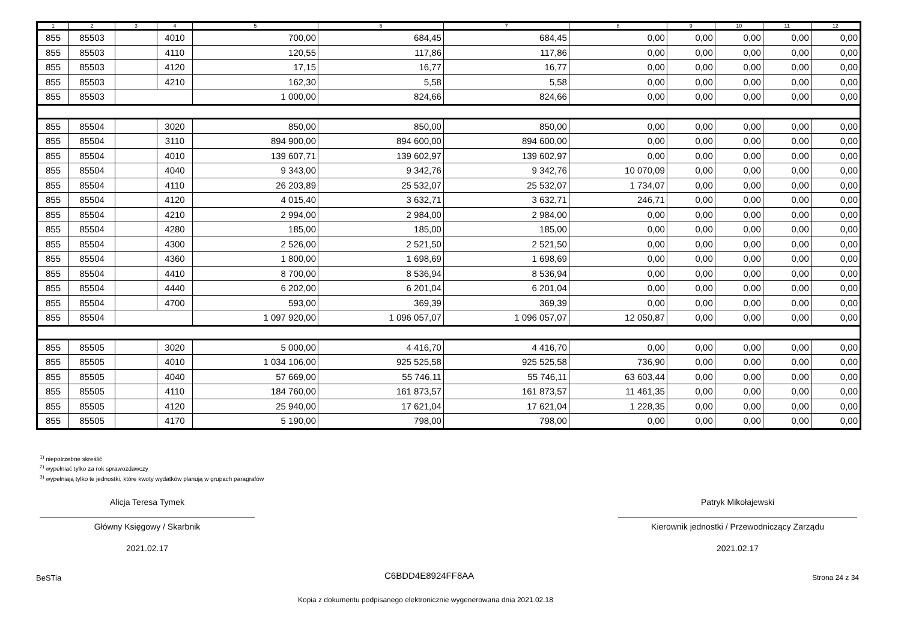| 1 | 2 | 3 | 4 | 5 | 6 | 7 | 8 | 9 | 10 | 11 | 12 |
| --- | --- | --- | --- | --- | --- | --- | --- | --- | --- | --- | --- |
| 855 | 85503 | | 4010 | 700,00 | 684,45 | 684,45 | 0,00 | 0,00 | 0,00 | 0,00 | 0,00 |
| 855 | 85503 | | 4110 | 120,55 | 117,86 | 117,86 | 0,00 | 0,00 | 0,00 | 0,00 | 0,00 |
| 855 | 85503 | | 4120 | 17,15 | 16,77 | 16,77 | 0,00 | 0,00 | 0,00 | 0,00 | 0,00 |
| 855 | 85503 | | 4210 | 162,30 | 5,58 | 5,58 | 0,00 | 0,00 | 0,00 | 0,00 | 0,00 |
| 855 | 85503 | | | 1 000,00 | 824,66 | 824,66 | 0,00 | 0,00 | 0,00 | 0,00 | 0,00 |
| 855 | 85504 | | 3020 | 850,00 | 850,00 | 850,00 | 0,00 | 0,00 | 0,00 | 0,00 | 0,00 |
| 855 | 85504 | | 3110 | 894 900,00 | 894 600,00 | 894 600,00 | 0,00 | 0,00 | 0,00 | 0,00 | 0,00 |
| 855 | 85504 | | 4010 | 139 607,71 | 139 602,97 | 139 602,97 | 0,00 | 0,00 | 0,00 | 0,00 | 0,00 |
| 855 | 85504 | | 4040 | 9 343,00 | 9 342,76 | 9 342,76 | 10 070,09 | 0,00 | 0,00 | 0,00 | 0,00 |
| 855 | 85504 | | 4110 | 26 203,89 | 25 532,07 | 25 532,07 | 1 734,07 | 0,00 | 0,00 | 0,00 | 0,00 |
| 855 | 85504 | | 4120 | 4 015,40 | 3 632,71 | 3 632,71 | 246,71 | 0,00 | 0,00 | 0,00 | 0,00 |
| 855 | 85504 | | 4210 | 2 994,00 | 2 984,00 | 2 984,00 | 0,00 | 0,00 | 0,00 | 0,00 | 0,00 |
| 855 | 85504 | | 4280 | 185,00 | 185,00 | 185,00 | 0,00 | 0,00 | 0,00 | 0,00 | 0,00 |
| 855 | 85504 | | 4300 | 2 526,00 | 2 521,50 | 2 521,50 | 0,00 | 0,00 | 0,00 | 0,00 | 0,00 |
| 855 | 85504 | | 4360 | 1 800,00 | 1 698,69 | 1 698,69 | 0,00 | 0,00 | 0,00 | 0,00 | 0,00 |
| 855 | 85504 | | 4410 | 8 700,00 | 8 536,94 | 8 536,94 | 0,00 | 0,00 | 0,00 | 0,00 | 0,00 |
| 855 | 85504 | | 4440 | 6 202,00 | 6 201,04 | 6 201,04 | 0,00 | 0,00 | 0,00 | 0,00 | 0,00 |
| 855 | 85504 | | 4700 | 593,00 | 369,39 | 369,39 | 0,00 | 0,00 | 0,00 | 0,00 | 0,00 |
| 855 | 85504 | | | 1 097 920,00 | 1 096 057,07 | 1 096 057,07 | 12 050,87 | 0,00 | 0,00 | 0,00 | 0,00 |
| 855 | 85505 | | 3020 | 5 000,00 | 4 416,70 | 4 416,70 | 0,00 | 0,00 | 0,00 | 0,00 | 0,00 |
| 855 | 85505 | | 4010 | 1 034 106,00 | 925 525,58 | 925 525,58 | 736,90 | 0,00 | 0,00 | 0,00 | 0,00 |
| 855 | 85505 | | 4040 | 57 669,00 | 55 746,11 | 55 746,11 | 63 603,44 | 0,00 | 0,00 | 0,00 | 0,00 |
| 855 | 85505 | | 4110 | 184 760,00 | 161 873,57 | 161 873,57 | 11 461,35 | 0,00 | 0,00 | 0,00 | 0,00 |
| 855 | 85505 | | 4120 | 25 940,00 | 17 621,04 | 17 621,04 | 1 228,35 | 0,00 | 0,00 | 0,00 | 0,00 |
| 855 | 85505 | | 4170 | 5 190,00 | 798,00 | 798,00 | 0,00 | 0,00 | 0,00 | 0,00 | 0,00 |
<sup>1)</sup> niepotrzebne skreślić
<sup>2)</sup> wypełniać tylko za rok sprawozdawczy
<sup>3)</sup> wypełniają tylko te jednostki, które kwoty wydatków planują w grupach paragrafów
Alicja Teresa Tymek
Główny Księgowy / Skarbnik
2021.02.17
Patryk Mikołajewski
Kierownik jednostki / Przewodniczący Zarządu
2021.02.17
BeSTia C6BDD4E8924FF8AA Strona 24 z 34
Kopia z dokumentu podpisanego elektronicznie wygenerowana dnia 2021.02.18